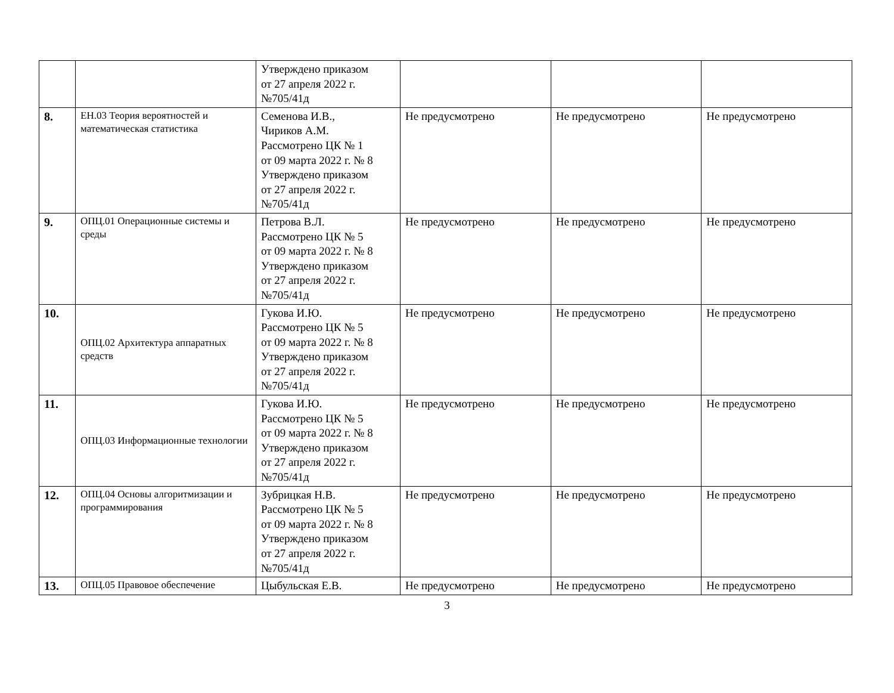| | | Утверждено приказом от 27 апреля 2022 г. №705/41д | | | |
| 8. | ЕН.03 Теория вероятностей и математическая статистика | Семенова И.В., Чириков А.М. Рассмотрено ЦК № 1 от 09 марта 2022 г. № 8 Утверждено приказом от 27 апреля 2022 г. №705/41д | Не предусмотрено | Не предусмотрено | Не предусмотрено |
| 9. | ОПЦ.01 Операционные системы и среды | Петрова В.Л. Рассмотрено ЦК № 5 от 09 марта 2022 г. № 8 Утверждено приказом от 27 апреля 2022 г. №705/41д | Не предусмотрено | Не предусмотрено | Не предусмотрено |
| 10. | ОПЦ.02 Архитектура аппаратных средств | Гукова И.Ю. Рассмотрено ЦК № 5 от 09 марта 2022 г. № 8 Утверждено приказом от 27 апреля 2022 г. №705/41д | Не предусмотрено | Не предусмотрено | Не предусмотрено |
| 11. | ОПЦ.03 Информационные технологии | Гукова И.Ю. Рассмотрено ЦК № 5 от 09 марта 2022 г. № 8 Утверждено приказом от 27 апреля 2022 г. №705/41д | Не предусмотрено | Не предусмотрено | Не предусмотрено |
| 12. | ОПЦ.04 Основы алгоритмизации и программирования | Зубрицкая Н.В. Рассмотрено ЦК № 5 от 09 марта 2022 г. № 8 Утверждено приказом от 27 апреля 2022 г. №705/41д | Не предусмотрено | Не предусмотрено | Не предусмотрено |
| 13. | ОПЦ.05 Правовое обеспечение | Цыбульская Е.В. | Не предусмотрено | Не предусмотрено | Не предусмотрено |
3